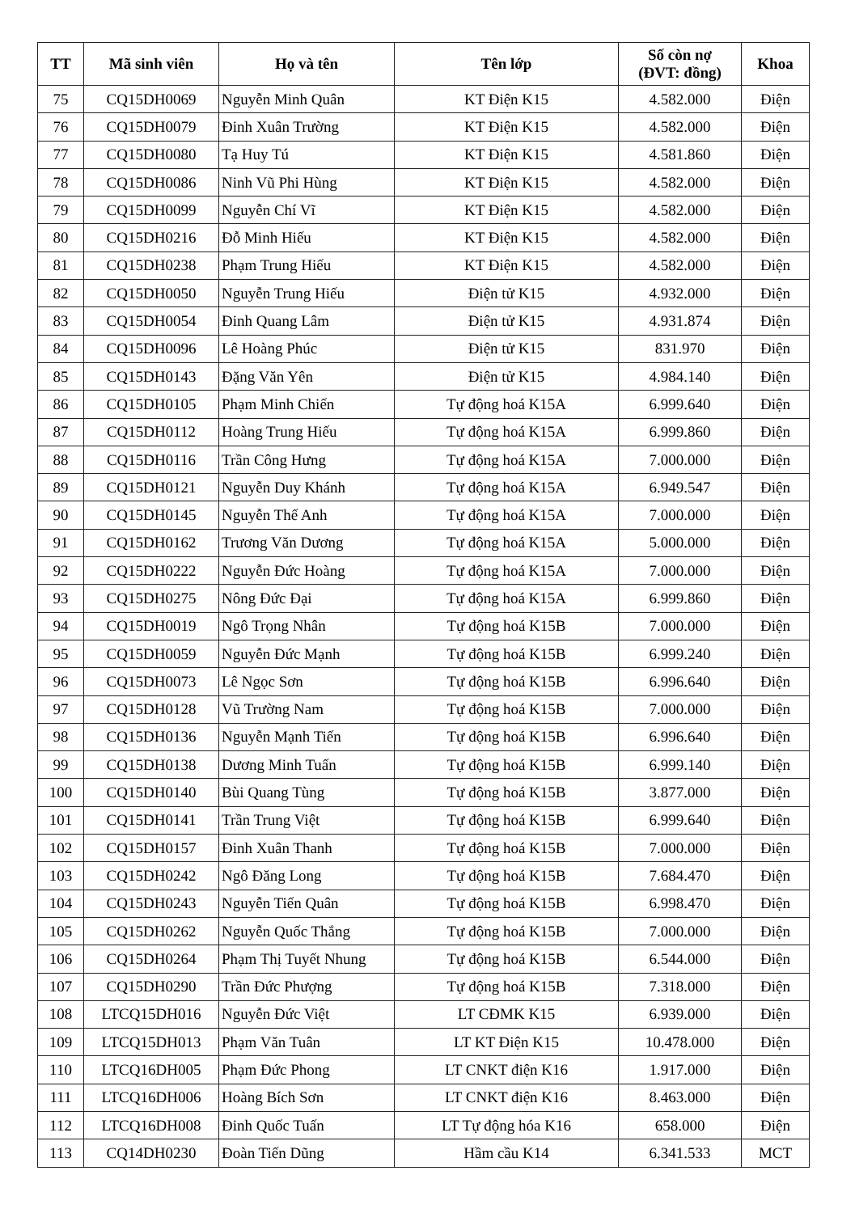| TT | Mã sinh viên | Họ và tên | Tên lớp | Số còn nợ (ĐVT: đồng) | Khoa |
| --- | --- | --- | --- | --- | --- |
| 75 | CQ15DH0069 | Nguyễn Minh Quân | KT Điện K15 | 4.582.000 | Điện |
| 76 | CQ15DH0079 | Đinh Xuân Trường | KT Điện K15 | 4.582.000 | Điện |
| 77 | CQ15DH0080 | Tạ Huy Tú | KT Điện K15 | 4.581.860 | Điện |
| 78 | CQ15DH0086 | Ninh Vũ Phi Hùng | KT Điện K15 | 4.582.000 | Điện |
| 79 | CQ15DH0099 | Nguyễn Chí Vĩ | KT Điện K15 | 4.582.000 | Điện |
| 80 | CQ15DH0216 | Đỗ Minh Hiếu | KT Điện K15 | 4.582.000 | Điện |
| 81 | CQ15DH0238 | Phạm Trung Hiếu | KT Điện K15 | 4.582.000 | Điện |
| 82 | CQ15DH0050 | Nguyễn Trung Hiếu | Điện tử K15 | 4.932.000 | Điện |
| 83 | CQ15DH0054 | Đinh Quang Lâm | Điện tử K15 | 4.931.874 | Điện |
| 84 | CQ15DH0096 | Lê Hoàng Phúc | Điện tử K15 | 831.970 | Điện |
| 85 | CQ15DH0143 | Đặng Văn Yên | Điện tử K15 | 4.984.140 | Điện |
| 86 | CQ15DH0105 | Phạm Minh Chiến | Tự động hoá K15A | 6.999.640 | Điện |
| 87 | CQ15DH0112 | Hoàng Trung Hiếu | Tự động hoá K15A | 6.999.860 | Điện |
| 88 | CQ15DH0116 | Trần Công Hưng | Tự động hoá K15A | 7.000.000 | Điện |
| 89 | CQ15DH0121 | Nguyễn Duy Khánh | Tự động hoá K15A | 6.949.547 | Điện |
| 90 | CQ15DH0145 | Nguyễn Thế Anh | Tự động hoá K15A | 7.000.000 | Điện |
| 91 | CQ15DH0162 | Trương Văn Dương | Tự động hoá K15A | 5.000.000 | Điện |
| 92 | CQ15DH0222 | Nguyễn Đức Hoàng | Tự động hoá K15A | 7.000.000 | Điện |
| 93 | CQ15DH0275 | Nông Đức Đại | Tự động hoá K15A | 6.999.860 | Điện |
| 94 | CQ15DH0019 | Ngô Trọng Nhân | Tự động hoá K15B | 7.000.000 | Điện |
| 95 | CQ15DH0059 | Nguyễn Đức Mạnh | Tự động hoá K15B | 6.999.240 | Điện |
| 96 | CQ15DH0073 | Lê Ngọc Sơn | Tự động hoá K15B | 6.996.640 | Điện |
| 97 | CQ15DH0128 | Vũ Trường Nam | Tự động hoá K15B | 7.000.000 | Điện |
| 98 | CQ15DH0136 | Nguyễn Mạnh Tiến | Tự động hoá K15B | 6.996.640 | Điện |
| 99 | CQ15DH0138 | Dương Minh Tuấn | Tự động hoá K15B | 6.999.140 | Điện |
| 100 | CQ15DH0140 | Bùi Quang Tùng | Tự động hoá K15B | 3.877.000 | Điện |
| 101 | CQ15DH0141 | Trần Trung Việt | Tự động hoá K15B | 6.999.640 | Điện |
| 102 | CQ15DH0157 | Đinh Xuân Thanh | Tự động hoá K15B | 7.000.000 | Điện |
| 103 | CQ15DH0242 | Ngô Đăng Long | Tự động hoá K15B | 7.684.470 | Điện |
| 104 | CQ15DH0243 | Nguyễn Tiến Quân | Tự động hoá K15B | 6.998.470 | Điện |
| 105 | CQ15DH0262 | Nguyễn Quốc Thắng | Tự động hoá K15B | 7.000.000 | Điện |
| 106 | CQ15DH0264 | Phạm Thị Tuyết Nhung | Tự động hoá K15B | 6.544.000 | Điện |
| 107 | CQ15DH0290 | Trần Đức Phượng | Tự động hoá K15B | 7.318.000 | Điện |
| 108 | LTCQ15DH016 | Nguyễn Đức Việt | LT CĐMK K15 | 6.939.000 | Điện |
| 109 | LTCQ15DH013 | Phạm Văn Tuân | LT KT Điện K15 | 10.478.000 | Điện |
| 110 | LTCQ16DH005 | Phạm Đức Phong | LT CNKT điện K16 | 1.917.000 | Điện |
| 111 | LTCQ16DH006 | Hoàng Bích Sơn | LT CNKT điện K16 | 8.463.000 | Điện |
| 112 | LTCQ16DH008 | Đinh Quốc Tuấn | LT Tự động hóa K16 | 658.000 | Điện |
| 113 | CQ14DH0230 | Đoàn Tiến Dũng | Hầm cầu K14 | 6.341.533 | MCT |